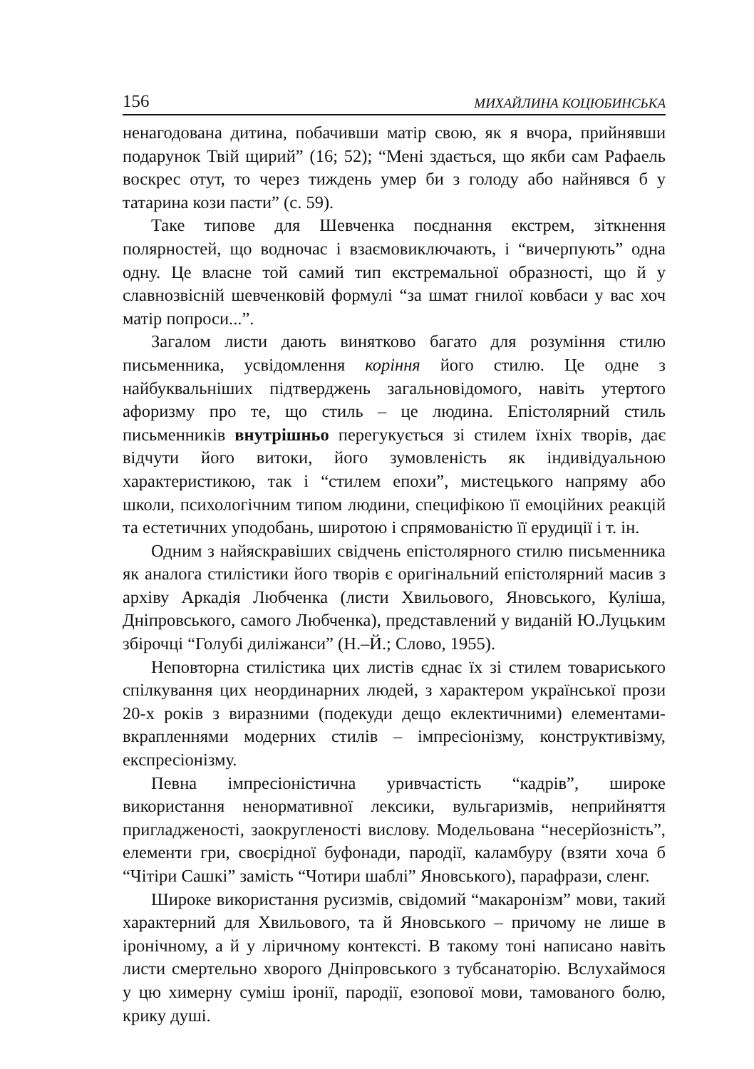156 МИХАЙЛИНА КОЦЮБИНСЬКА
ненагодована дитина, побачивши матір свою, як я вчора, прийнявши подарунок Твій щирий” (16; 52); “Мені здається, що якби сам Рафаель воскрес отут, то через тиждень умер би з голоду або найнявся б у татарина кози пасти” (с. 59).
Таке типове для Шевченка поєднання екстрем, зіткнення полярностей, що водночас і взаємовиключають, і “вичерпують” одна одну. Це власне той самий тип екстремальної образності, що й у славнозвісній шевченковій формулі “за шмат гнилої ковбаси у вас хоч матір попроси...”.
Загалом листи дають винятково багато для розуміння стилю письменника, усвідомлення коріння його стилю. Це одне з найбуквальніших підтверджень загальновідомого, навіть утертого афоризму про те, що стиль – це людина. Епістолярний стиль письменників внутрішньо перегукується зі стилем їхніх творів, дає відчути його витоки, його зумовленість як індивідуальною характеристикою, так і “стилем епохи”, мистецького напряму або школи, психологічним типом людини, специфікою її емоційних реакцій та естетичних уподобань, широтою і спрямованістю її ерудиції і т. ін.
Одним з найяскравіших свідчень епістолярного стилю письменника як аналога стилістики його творів є оригінальний епістолярний масив з архіву Аркадія Любченка (листи Хвильового, Яновського, Куліша, Дніпровського, самого Любченка), представлений у виданій Ю.Луцьким збірочці “Голубі диліжанси” (Н.–Й.; Слово, 1955).
Неповторна стилістика цих листів єднає їх зі стилем товариського спілкування цих неординарних людей, з характером української прози 20-х років з виразними (подекуди дещо еклектичними) елементами-вкрапленнями модерних стилів – імпресіонізму, конструктивізму, експресіонізму.
Певна імпресіоністична уривчастість “кадрів”, широке використання ненормативної лексики, вульгаризмів, неприйняття пригладженості, заокругленості вислову. Модельована “несерйозність”, елементи гри, своєрідної буфонади, пародії, каламбуру (взяти хоча б “Чітіри Сашкі” замість “Чотири шаблі” Яновського), парафрази, сленг.
Широке використання русизмів, свідомий “макаронізм” мови, такий характерний для Хвильового, та й Яновського – причому не лише в іронічному, а й у ліричному контексті. В такому тоні написано навіть листи смертельно хворого Дніпровського з тубсанаторію. Вслухаймося у цю химерну суміш іронії, пародії, езопової мови, тамованого болю, крику душі.